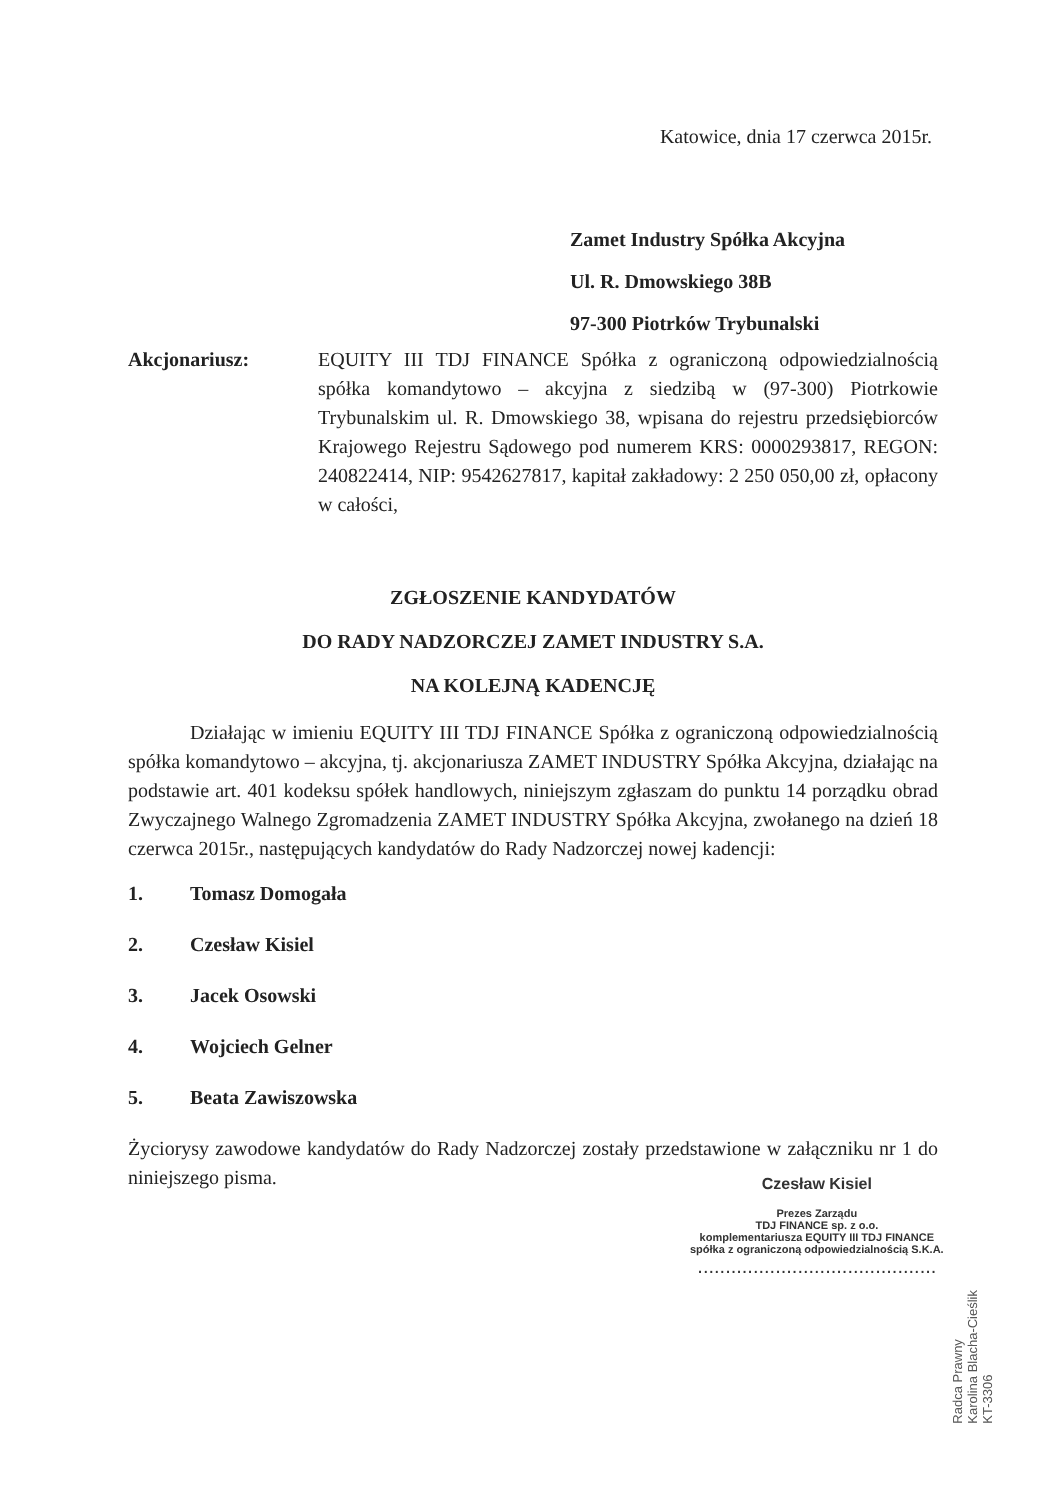Katowice, dnia 17 czerwca 2015r.
Zamet Industry Spółka Akcyjna
Ul. R. Dmowskiego 38B
97-300 Piotrków Trybunalski
Akcjonariusz: EQUITY III TDJ FINANCE Spółka z ograniczoną odpowiedzialnością spółka komandytowo – akcyjna z siedzibą w (97-300) Piotrkowie Trybunalskim ul. R. Dmowskiego 38, wpisana do rejestru przedsiębiorców Krajowego Rejestru Sądowego pod numerem KRS: 0000293817, REGON: 240822414, NIP: 9542627817, kapitał zakładowy: 2 250 050,00 zł, opłacony w całości,
ZGŁOSZENIE KANDYDATÓW
DO RADY NADZORCZEJ ZAMET INDUSTRY S.A.
NA KOLEJNĄ KADENCJĘ
Działając w imieniu EQUITY III TDJ FINANCE Spółka z ograniczoną odpowiedzialnością spółka komandytowo – akcyjna, tj. akcjonariusza ZAMET INDUSTRY Spółka Akcyjna, działając na podstawie art. 401 kodeksu spółek handlowych, niniejszym zgłaszam do punktu 14 porządku obrad Zwyczajnego Walnego Zgromadzenia ZAMET INDUSTRY Spółka Akcyjna, zwołanego na dzień 18 czerwca 2015r., następujących kandydatów do Rady Nadzorczej nowej kadencji:
1. Tomasz Domogała
2. Czesław Kisiel
3. Jacek Osowski
4. Wojciech Gelner
5. Beata Zawiszowska
Życiorysy zawodowe kandydatów do Rady Nadzorczej zostały przedstawione w załączniku nr 1 do niniejszego pisma.
Czesław Kisiel
Prezes Zarządu
TDJ FINANCE sp. z o.o.
komplementariusza EQUITY III TDJ FINANCE
spółka z ograniczoną odpowiedzialnością S.K.A.
...........................................
Radca Prawny
Karolina Blacha-Cieślik
KT-3306